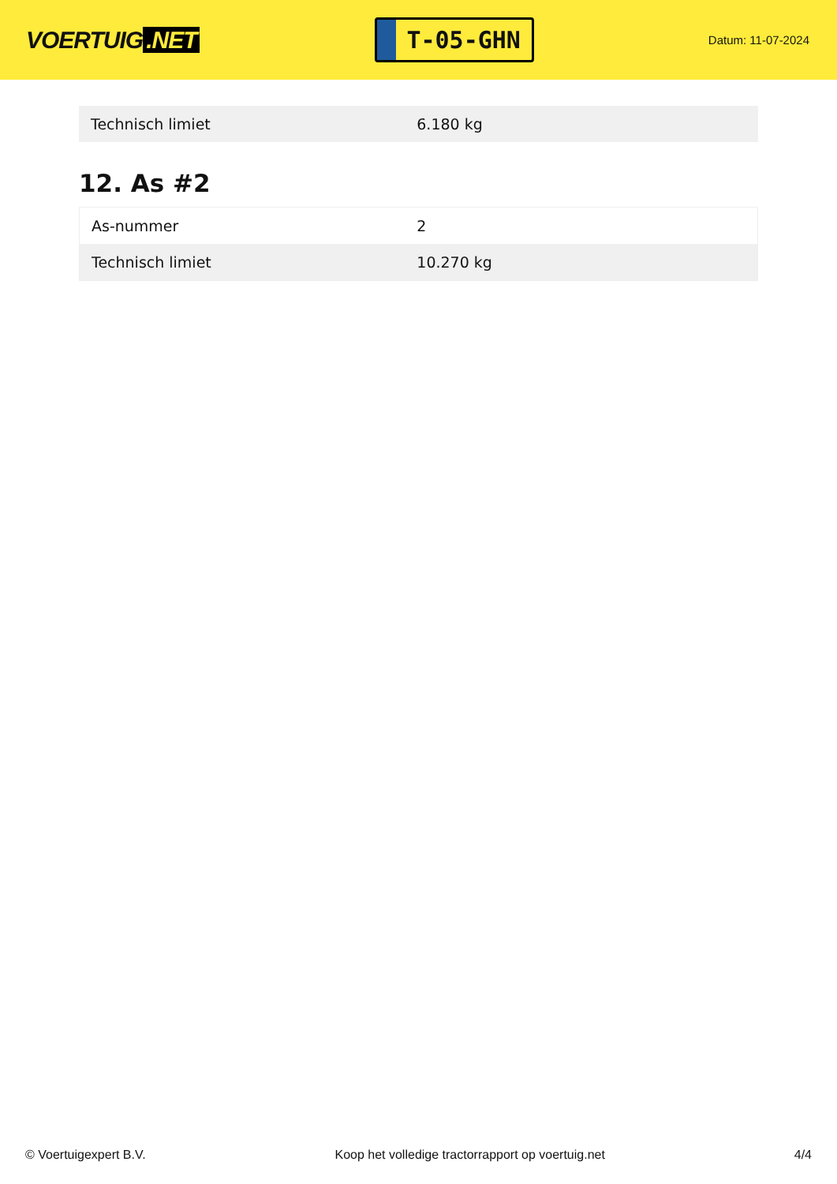VOERTUIG.NET
T-05-GHN
Datum: 11-07-2024
| Technisch limiet | 6.180 kg |
12. As #2
| As-nummer | 2 |
| Technisch limiet | 10.270 kg |
© Voertuigexpert B.V. Koop het volledige tractorrapport op voertuig.net 4/4